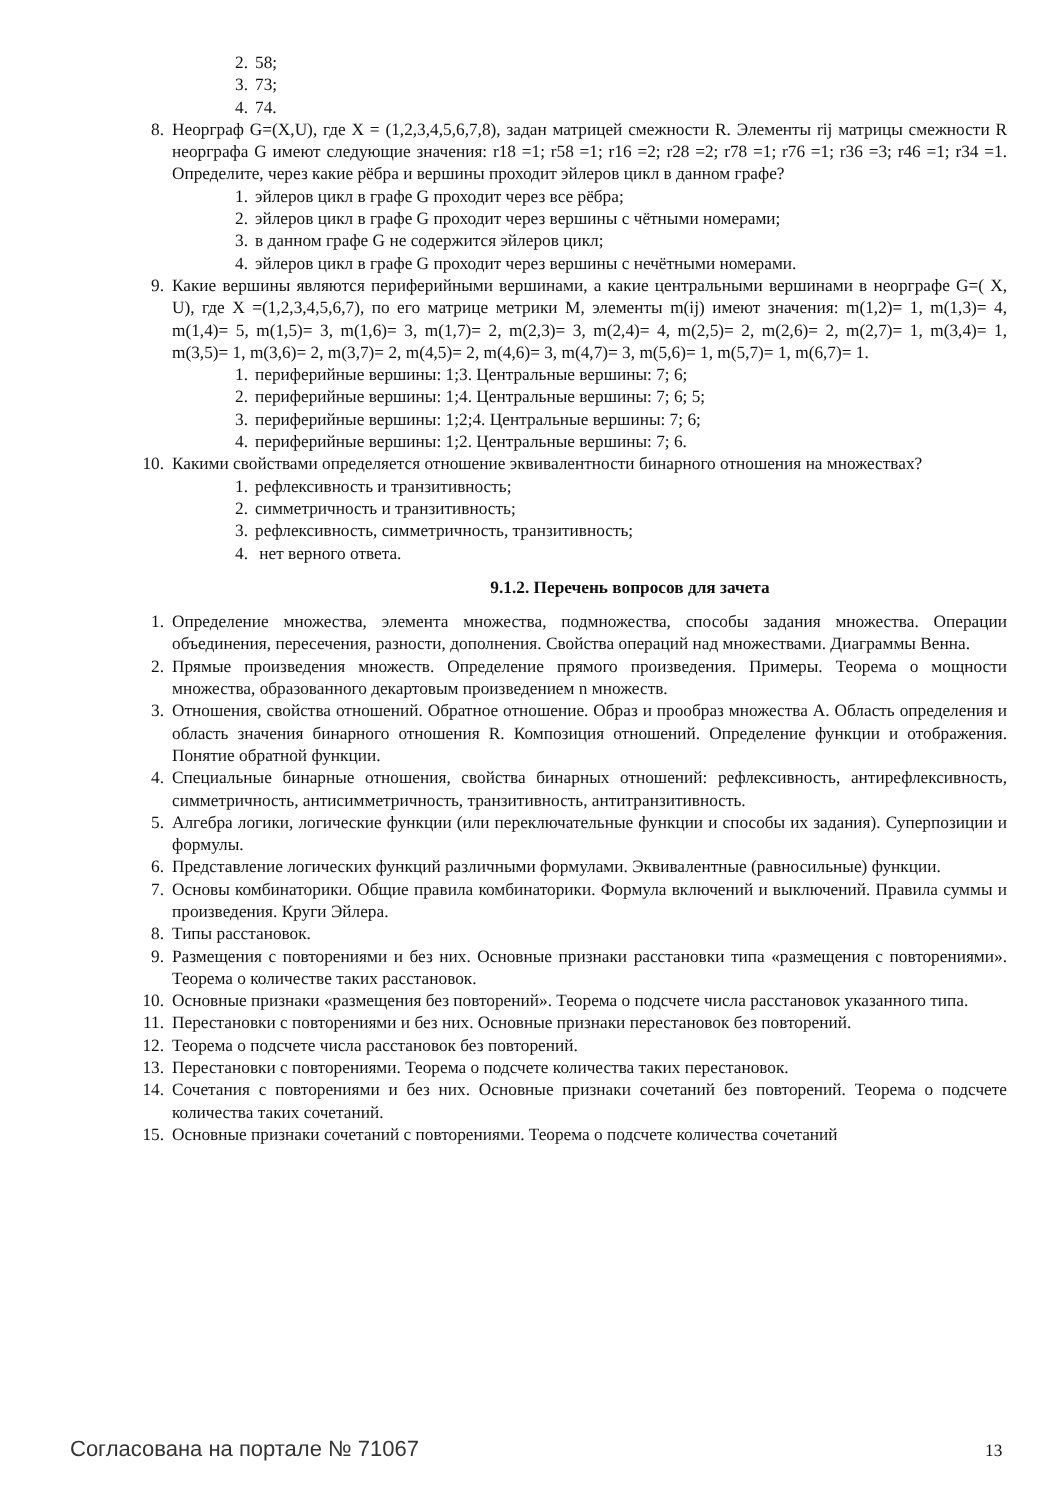2. 58;
3. 73;
4. 74.
8. Неорграф G=(X,U), где X = (1,2,3,4,5,6,7,8), задан матрицей смежности R. Элементы rij матрицы смежности R неорграфа G имеют следующие значения: r18 =1; r58 =1; r16 =2; r28 =2; r78 =1; r76 =1; r36 =3; r46 =1; r34 =1. Определите, через какие рёбра и вершины проходит эйлеров цикл в данном графе?
1. эйлеров цикл в графе G проходит через все рёбра;
2. эйлеров цикл в графе G проходит через вершины с чётными номерами;
3. в данном графе G не содержится эйлеров цикл;
4. эйлеров цикл в графе G проходит через вершины с нечётными номерами.
9. Какие вершины являются периферийными вершинами, а какие центральными вершинами в неорграфе G=( X, U), где X =(1,2,3,4,5,6,7), по его матрице метрики M, элементы m(ij) имеют значения: m(1,2)= 1, m(1,3)= 4, m(1,4)= 5, m(1,5)= 3, m(1,6)= 3, m(1,7)= 2, m(2,3)= 3, m(2,4)= 4, m(2,5)= 2, m(2,6)= 2, m(2,7)= 1, m(3,4)= 1, m(3,5)= 1, m(3,6)= 2, m(3,7)= 2, m(4,5)= 2, m(4,6)= 3, m(4,7)= 3, m(5,6)= 1, m(5,7)= 1, m(6,7)= 1.
1. периферийные вершины: 1;3. Центральные вершины: 7; 6;
2. периферийные вершины: 1;4. Центральные вершины: 7; 6; 5;
3. периферийные вершины: 1;2;4. Центральные вершины: 7; 6;
4. периферийные вершины: 1;2. Центральные вершины: 7; 6.
10. Какими свойствами определяется отношение эквивалентности бинарного отношения на множествах?
1. рефлексивность и транзитивность;
2. симметричность и транзитивность;
3. рефлексивность, симметричность, транзитивность;
4. нет верного ответа.
9.1.2. Перечень вопросов для зачета
1. Определение множества, элемента множества, подмножества, способы задания множества. Операции объединения, пересечения, разности, дополнения. Свойства операций над множествами. Диаграммы Венна.
2. Прямые произведения множеств. Определение прямого произведения. Примеры. Теорема о мощности множества, образованного декартовым произведением n множеств.
3. Отношения, свойства отношений. Обратное отношение. Образ и прообраз множества А. Область определения и область значения бинарного отношения R. Композиция отношений. Определение функции и отображения. Понятие обратной функции.
4. Специальные бинарные отношения, свойства бинарных отношений: рефлексивность, антирефлексивность, симметричность, антисимметричность, транзитивность, антитранзитивность.
5. Алгебра логики, логические функции (или переключательные функции и способы их задания). Суперпозиции и формулы.
6. Представление логических функций различными формулами. Эквивалентные (равносильные) функции.
7. Основы комбинаторики. Общие правила комбинаторики. Формула включений и выключений. Правила суммы и произведения. Круги Эйлера.
8. Типы расстановок.
9. Размещения с повторениями и без них. Основные признаки расстановки типа «размещения с повторениями». Теорема о количестве таких расстановок.
10. Основные признаки «размещения без повторений». Теорема о подсчете числа расстановок указанного типа.
11. Перестановки с повторениями и без них. Основные признаки перестановок без повторений.
12. Теорема о подсчете числа расстановок без повторений.
13. Перестановки с повторениями. Теорема о подсчете количества таких перестановок.
14. Сочетания с повторениями и без них. Основные признаки сочетаний без повторений. Теорема о подсчете количества таких сочетаний.
15. Основные признаки сочетаний с повторениями. Теорема о подсчете количества сочетаний
Согласована на портале № 71067 13